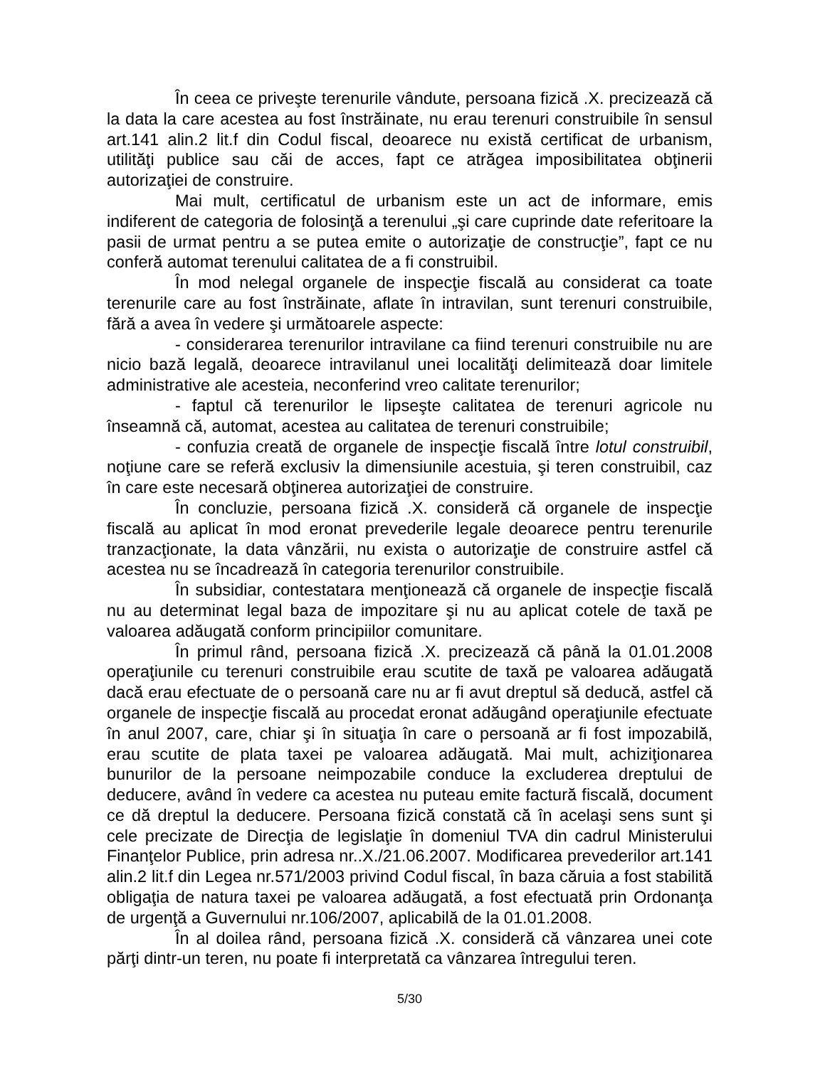În ceea ce priveşte terenurile vândute, persoana fizică .X. precizează că la data la care acestea au fost înstrăinate, nu erau terenuri construibile în sensul art.141 alin.2 lit.f din Codul fiscal, deoarece nu există certificat de urbanism, utilităţi publice sau căi de acces, fapt ce atrăgea imposibilitatea obţinerii autorizaţiei de construire.
Mai mult, certificatul de urbanism este un act de informare, emis indiferent de categoria de folosinţă a terenului „şi care cuprinde date referitoare la pasii de urmat pentru a se putea emite o autorizaţie de construcţie”, fapt ce nu conferă automat terenului calitatea de a fi construibil.
În mod nelegal organele de inspecţie fiscală au considerat ca toate terenurile care au fost înstrăinate, aflate în intravilan, sunt terenuri construibile, fără a avea în vedere şi următoarele aspecte:
- considerarea terenurilor intravilane ca fiind terenuri construibile nu are nicio bază legală, deoarece intravilanul unei localităţi delimitează doar limitele administrative ale acesteia, neconferind vreo calitate terenurilor;
- faptul că terenurilor le lipseşte calitatea de terenuri agricole nu înseamnă că, automat, acestea au calitatea de terenuri construibile;
- confuzia creată de organele de inspecţie fiscală între lotul construibil, noţiune care se referă exclusiv la dimensiunile acestuia, şi teren construibil, caz în care este necesară obţinerea autorizaţiei de construire.
În concluzie, persoana fizică .X. consideră că organele de inspecţie fiscală au aplicat în mod eronat prevederile legale deoarece pentru terenurile tranzacţionate, la data vânzării, nu exista o autorizaţie de construire astfel că acestea nu se încadrează în categoria terenurilor construibile.
În subsidiar, contestatara menţionează că organele de inspecţie fiscală nu au determinat legal baza de impozitare şi nu au aplicat cotele de taxă pe valoarea adăugată conform principiilor comunitare.
În primul rând, persoana fizică .X. precizează că până la 01.01.2008 operaţiunile cu terenuri construibile erau scutite de taxă pe valoarea adăugată dacă erau efectuate de o persoană care nu ar fi avut dreptul să deducă, astfel că organele de inspecţie fiscală au procedat eronat adăugând operaţiunile efectuate în anul 2007, care, chiar şi în situaţia în care o persoană ar fi fost impozabilă, erau scutite de plata taxei pe valoarea adăugată. Mai mult, achiziţionarea bunurilor de la persoane neimpozabile conduce la excluderea dreptului de deducere, având în vedere ca acestea nu puteau emite factură fiscală, document ce dă dreptul la deducere. Persoana fizică constată că în acelaşi sens sunt şi cele precizate de Direcţia de legislaţie în domeniul TVA din cadrul Ministerului Finanţelor Publice, prin adresa nr..X./21.06.2007. Modificarea prevederilor art.141 alin.2 lit.f din Legea nr.571/2003 privind Codul fiscal, în baza căruia a fost stabilită obligaţia de natura taxei pe valoarea adăugată, a fost efectuată prin Ordonanţa de urgenţă a Guvernului nr.106/2007, aplicabilă de la 01.01.2008.
În al doilea rând, persoana fizică .X. consideră că vânzarea unei cote părţi dintr-un teren, nu poate fi interpretată ca vânzarea întregului teren.
5/30